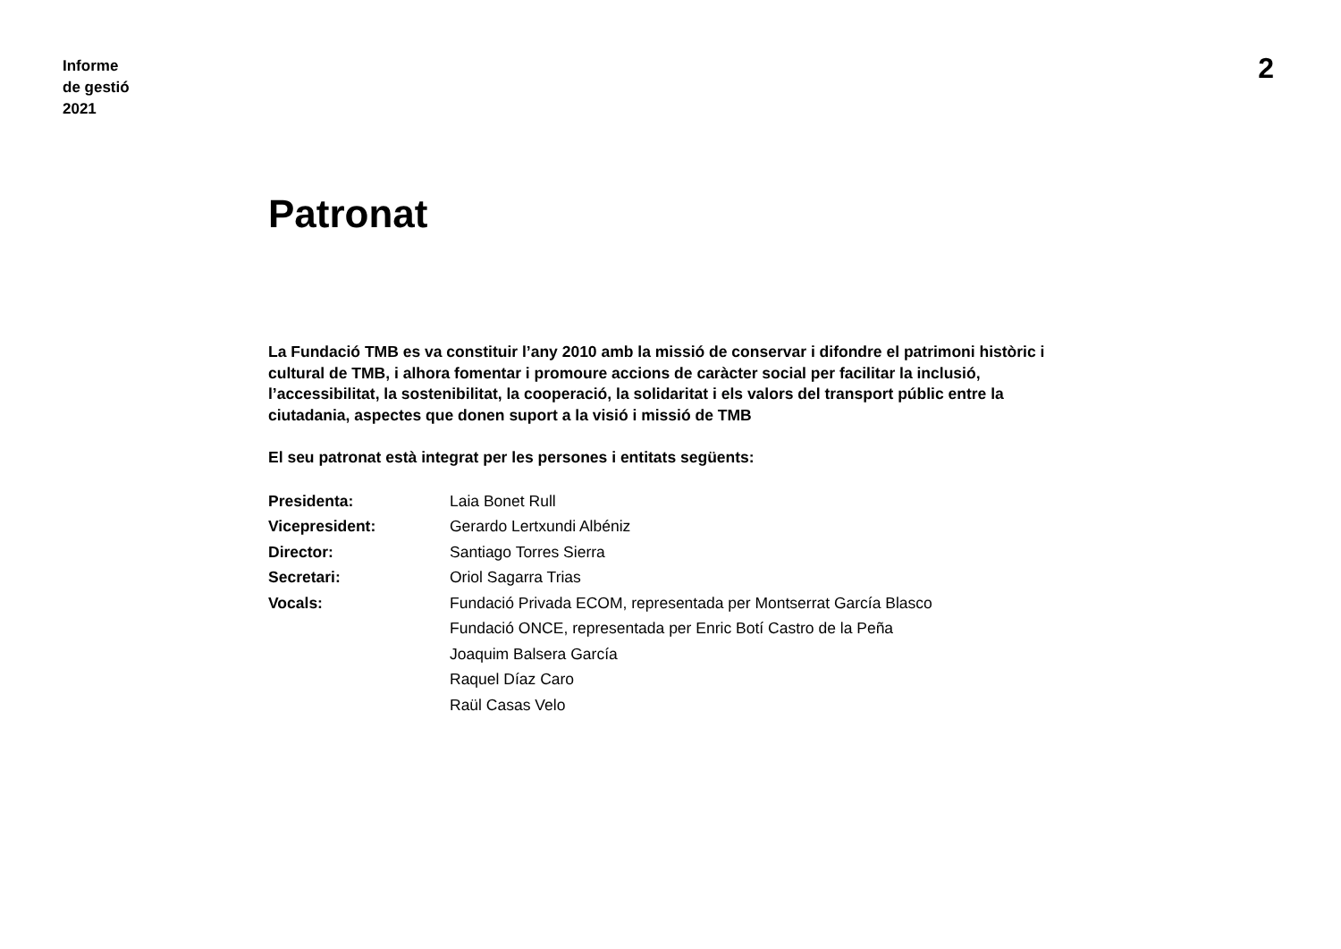Informe
de gestió
2021
2
Patronat
La Fundació TMB es va constituir l’any 2010 amb la missió de conservar i difondre el patrimoni històric i cultural de TMB, i alhora fomentar i promoure accions de caràcter social per facilitar la inclusió, l’accessibilitat, la sostenibilitat, la cooperació, la solidaritat i els valors del transport públic entre la ciutadania, aspectes que donen suport a la visió i missió de TMB
El seu patronat està integrat per les persones i entitats següents:
| Presidenta: | Laia Bonet Rull |
| Vicepresident: | Gerardo Lertxundi Albéniz |
| Director: | Santiago Torres Sierra |
| Secretari: | Oriol Sagarra Trias |
| Vocals: | Fundació Privada ECOM, representada per Montserrat García Blasco |
| | Fundació ONCE, representada per Enric Botí Castro de la Peña |
| | Joaquim Balsera García |
| | Raquel Díaz Caro |
| | Raül Casas Velo |